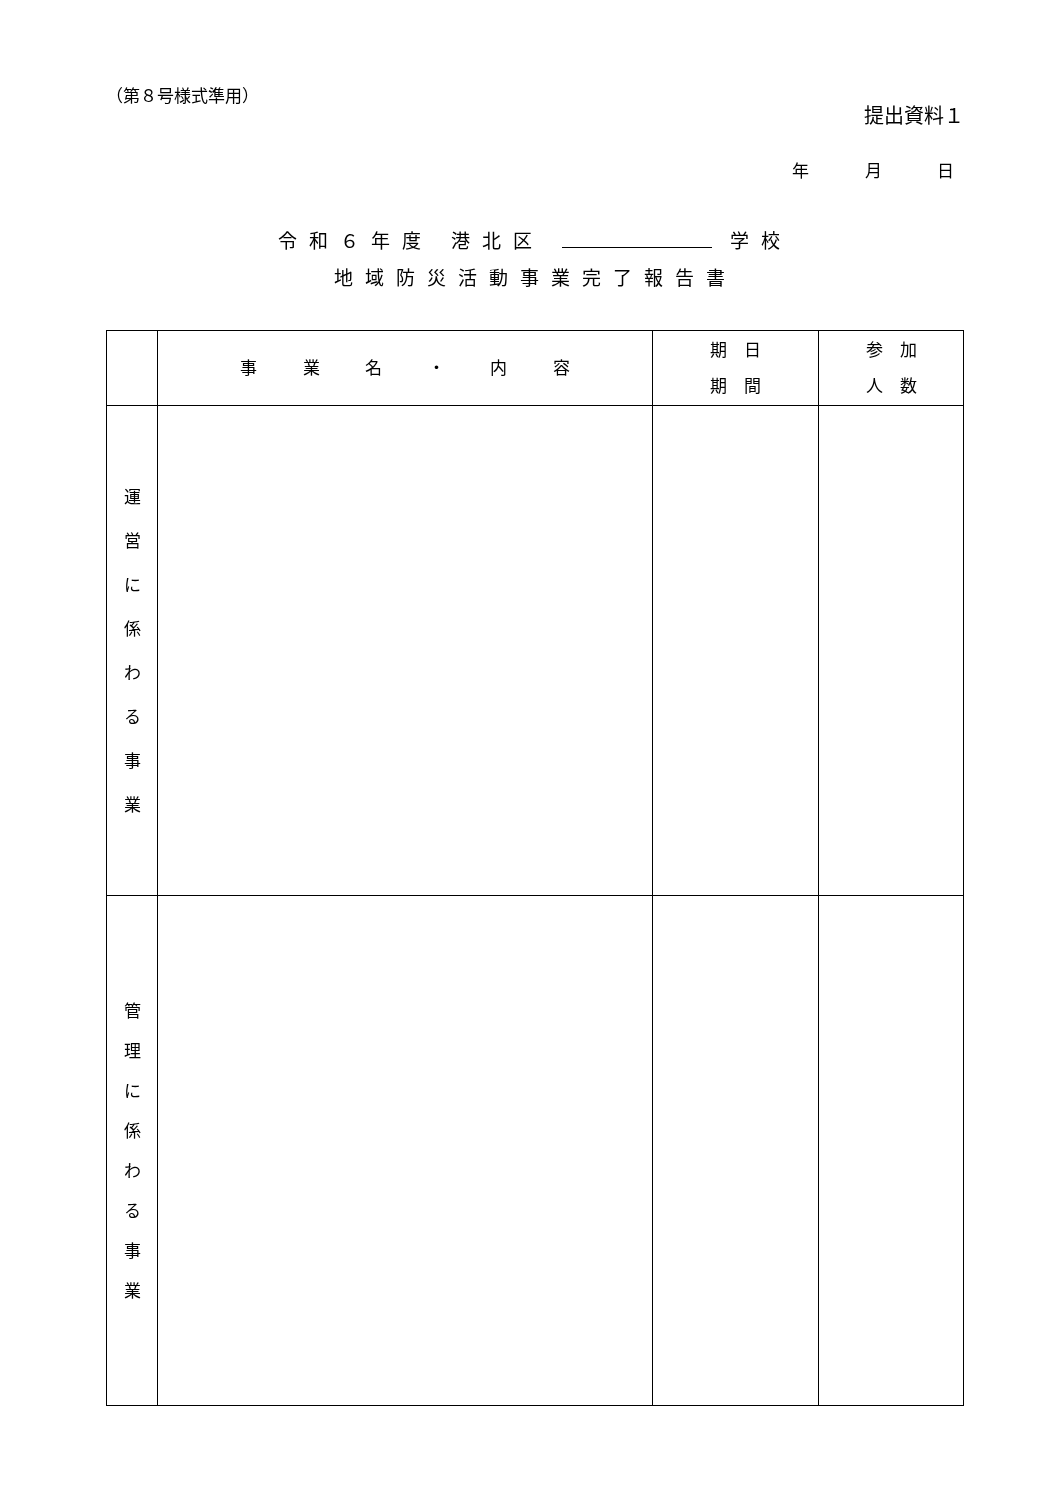（第８号様式準用）
提出資料１
年 月 日
令和６年度 港北区 学校
地域防災活動事業完了報告書
| | 事 業 名 ・ 内 容 | 期 日 期 間 | 参 加 人 数 |
| --- | --- | --- | --- |
| 運 営 に 係 わ る 事 業 | | | |
| 管 理 に 係 わ る 事 業 | | | |